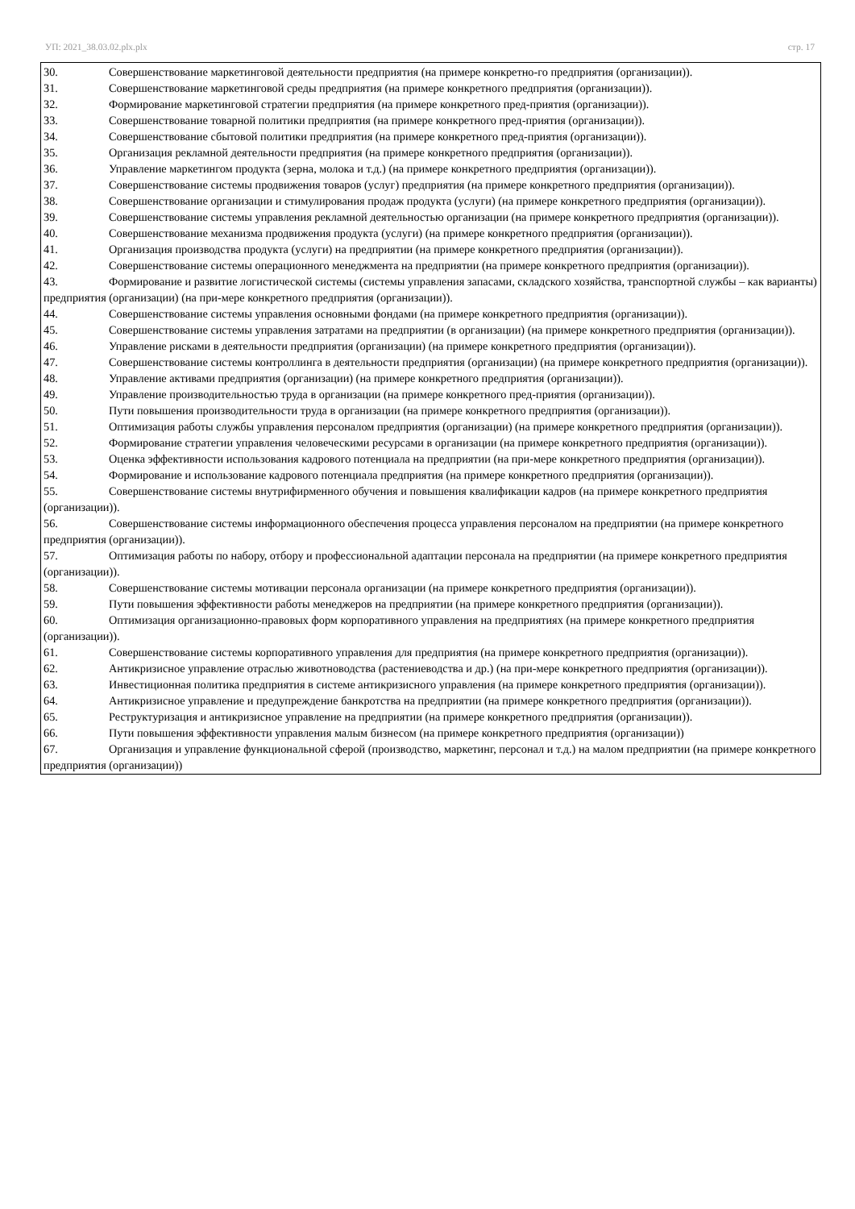УП: 2021_38.03.02.plx.plx стр. 17
30. Совершенствование маркетинговой деятельности предприятия (на примере конкретно-го предприятия (организации)).
31. Совершенствование маркетинговой среды предприятия (на примере конкретного предприятия (организации)).
32. Формирование маркетинговой стратегии предприятия (на примере конкретного пред-приятия (организации)).
33. Совершенствование товарной политики предприятия (на примере конкретного пред-приятия (организации)).
34. Совершенствование сбытовой политики предприятия (на примере конкретного пред-приятия (организации)).
35. Организация рекламной деятельности предприятия (на примере конкретного предприятия (организации)).
36. Управление маркетингом продукта (зерна, молока и т.д.) (на примере конкретного предприятия (организации)).
37. Совершенствование системы продвижения товаров (услуг) предприятия (на примере конкретного предприятия (организации)).
38. Совершенствование организации и стимулирования продаж продукта (услуги) (на примере конкретного предприятия (организации)).
39. Совершенствование системы управления рекламной деятельностью организации (на примере конкретного предприятия (организации)).
40. Совершенствование механизма продвижения продукта (услуги) (на примере конкретного предприятия (организации)).
41. Организация производства продукта (услуги) на предприятии (на примере конкретного предприятия (организации)).
42. Совершенствование системы операционного менеджмента на предприятии (на примере конкретного предприятия (организации)).
43. Формирование и развитие логистической системы (системы управления запасами, складского хозяйства, транспортной службы – как варианты) предприятия (организации) (на при-мере конкретного предприятия (организации)).
44. Совершенствование системы управления основными фондами (на примере конкретного предприятия (организации)).
45. Совершенствование системы управления затратами на предприятии (в организации) (на примере конкретного предприятия (организации)).
46. Управление рисками в деятельности предприятия (организации) (на примере конкретного предприятия (организации)).
47. Совершенствование системы контроллинга в деятельности предприятия (организации) (на примере конкретного предприятия (организации)).
48. Управление активами предприятия (организации) (на примере конкретного предприятия (организации)).
49. Управление производительностью труда в организации (на примере конкретного пред-приятия (организации)).
50. Пути повышения производительности труда в организации (на примере конкретного предприятия (организации)).
51. Оптимизация работы службы управления персоналом предприятия (организации) (на примере конкретного предприятия (организации)).
52. Формирование стратегии управления человеческими ресурсами в организации (на примере конкретного предприятия (организации)).
53. Оценка эффективности использования кадрового потенциала на предприятии (на при-мере конкретного предприятия (организации)).
54. Формирование и использование кадрового потенциала предприятия (на примере конкретного предприятия (организации)).
55. Совершенствование системы внутрифирменного обучения и повышения квалификации кадров (на примере конкретного предприятия (организации)).
56. Совершенствование системы информационного обеспечения процесса управления персоналом на предприятии (на примере конкретного предприятия (организации)).
57. Оптимизация работы по набору, отбору и профессиональной адаптации персонала на предприятии (на примере конкретного предприятия (организации)).
58. Совершенствование системы мотивации персонала организации (на примере конкретного предприятия (организации)).
59. Пути повышения эффективности работы менеджеров на предприятии (на примере конкретного предприятия (организации)).
60. Оптимизация организационно-правовых форм корпоративного управления на предприятиях (на примере конкретного предприятия (организации)).
61. Совершенствование системы корпоративного управления для предприятия (на примере конкретного предприятия (организации)).
62. Антикризисное управление отраслью животноводства (растениеводства и др.) (на при-мере конкретного предприятия (организации)).
63. Инвестиционная политика предприятия в системе антикризисного управления (на примере конкретного предприятия (организации)).
64. Антикризисное управление и предупреждение банкротства на предприятии (на примере конкретного предприятия (организации)).
65. Реструктуризация и антикризисное управление на предприятии (на примере конкретного предприятия (организации)).
66. Пути повышения эффективности управления малым бизнесом (на примере конкретного предприятия (организации))
67. Организация и управление функциональной сферой (производство, маркетинг, персонал и т.д.) на малом предприятии (на примере конкретного предприятия (организации))